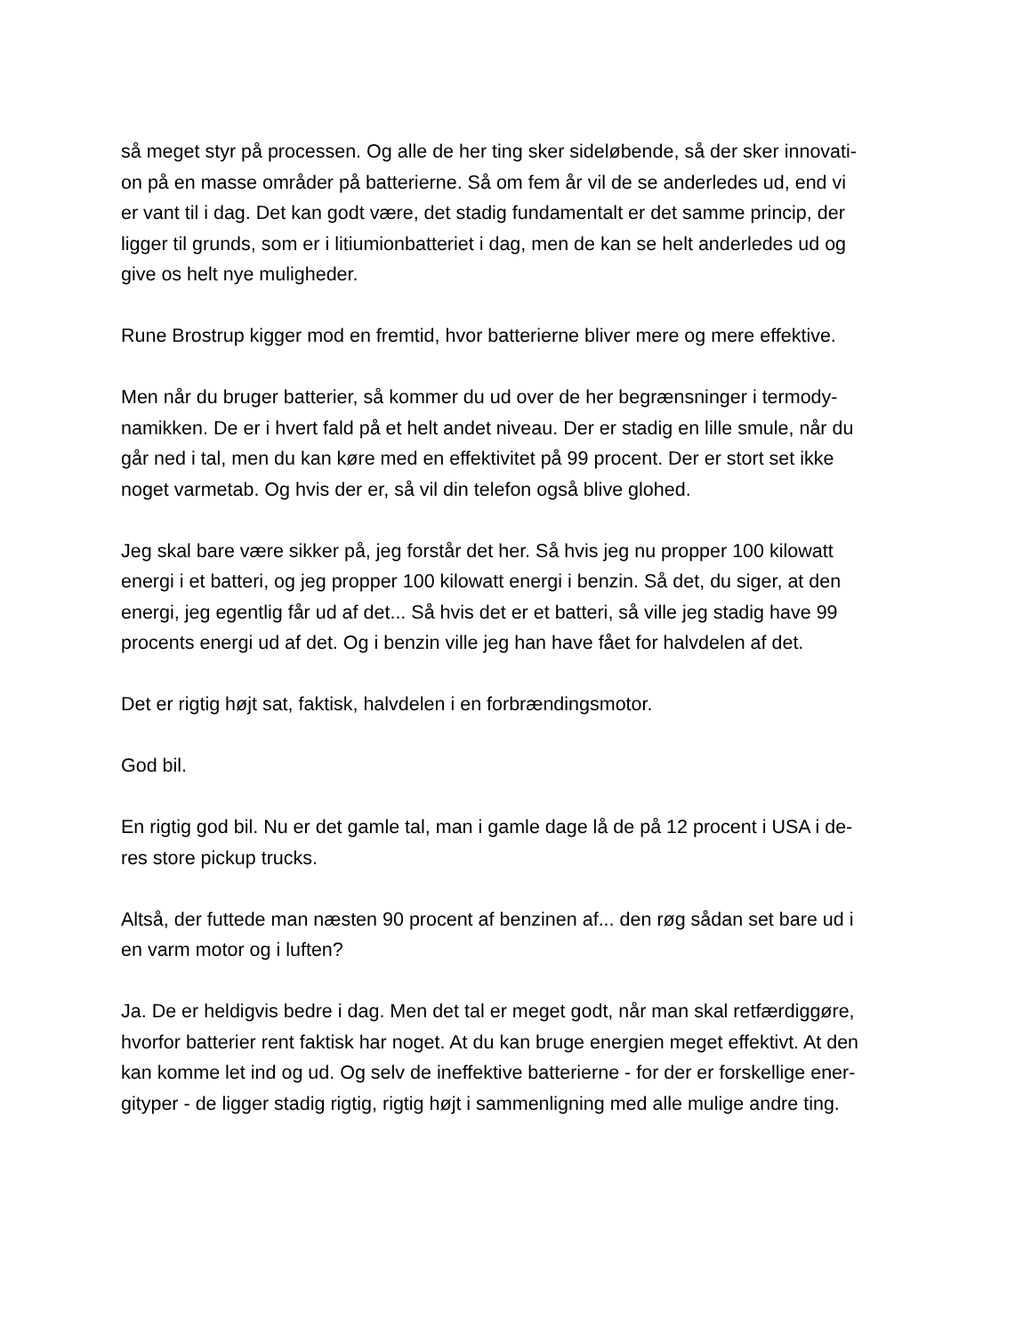så meget styr på processen. Og alle de her ting sker sideløbende, så der sker innovati-
on på en masse områder på batterierne. Så om fem år vil de se anderledes ud, end vi
er vant til i dag. Det kan godt være, det stadig fundamentalt er det samme princip, der
ligger til grunds, som er i litiumionbatteriet i dag, men de kan se helt anderledes ud og
give os helt nye muligheder.
Rune Brostrup kigger mod en fremtid, hvor batterierne bliver mere og mere effektive.
Men når du bruger batterier, så kommer du ud over de her begrænsninger i termody-
namikken. De er i hvert fald på et helt andet niveau. Der er stadig en lille smule, når du
går ned i tal, men du kan køre med en effektivitet på 99 procent. Der er stort set ikke
noget varmetab. Og hvis der er, så vil din telefon også blive glohed.
Jeg skal bare være sikker på, jeg forstår det her. Så hvis jeg nu propper 100 kilowatt
energi i et batteri, og jeg propper 100 kilowatt energi i benzin. Så det, du siger, at den
energi, jeg egentlig får ud af det... Så hvis det er et batteri, så ville jeg stadig have 99
procents energi ud af det. Og i benzin ville jeg han have fået for halvdelen af det.
Det er rigtig højt sat, faktisk, halvdelen i en forbrændingsmotor.
God bil.
En rigtig god bil. Nu er det gamle tal, man i gamle dage lå de på 12 procent i USA i de-
res store pickup trucks.
Altså, der futtede man næsten 90 procent af benzinen af... den røg sådan set bare ud i
en varm motor og i luften?
Ja. De er heldigvis bedre i dag. Men det tal er meget godt, når man skal retfærdiggøre,
hvorfor batterier rent faktisk har noget. At du kan bruge energien meget effektivt. At den
kan komme let ind og ud. Og selv de ineffektive batterierne - for der er forskellige ener-
gityper - de ligger stadig rigtig, rigtig højt i sammenligning med alle mulige andre ting.